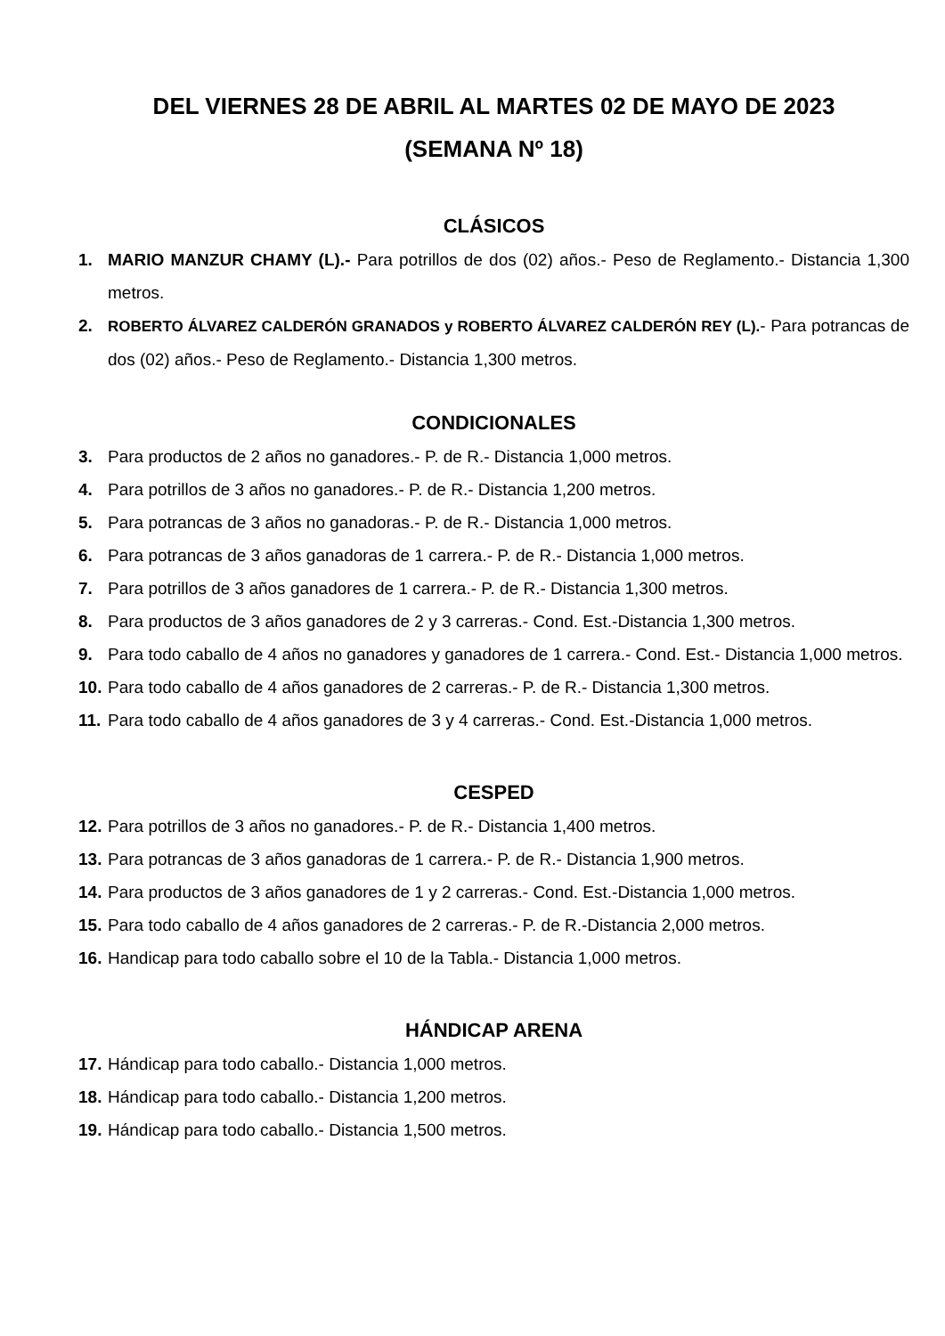DEL VIERNES 28 DE ABRIL AL MARTES 02 DE MAYO DE 2023
(SEMANA Nº 18)
CLÁSICOS
1. MARIO MANZUR CHAMY (L).- Para potrillos de dos (02) años.- Peso de Reglamento.- Distancia 1,300 metros.
2. ROBERTO ÁLVAREZ CALDERÓN GRANADOS y ROBERTO ÁLVAREZ CALDERÓN REY (L).- Para potrancas de dos (02) años.- Peso de Reglamento.- Distancia 1,300 metros.
CONDICIONALES
3. Para productos de 2 años no ganadores.- P. de R.- Distancia 1,000 metros.
4. Para potrillos de 3 años no ganadores.- P. de R.- Distancia 1,200 metros.
5. Para potrancas de 3 años no ganadoras.- P. de R.- Distancia 1,000 metros.
6. Para potrancas de 3 años ganadoras de 1 carrera.- P. de R.- Distancia 1,000 metros.
7. Para potrillos de 3 años ganadores de 1 carrera.- P. de R.- Distancia 1,300 metros.
8. Para productos de 3 años ganadores de 2 y 3 carreras.- Cond. Est.-Distancia 1,300 metros.
9. Para todo caballo de 4 años no ganadores y ganadores de 1 carrera.- Cond. Est.- Distancia 1,000 metros.
10. Para todo caballo de 4 años ganadores de 2 carreras.- P. de R.- Distancia 1,300 metros.
11. Para todo caballo de 4 años ganadores de 3 y 4 carreras.- Cond. Est.-Distancia 1,000 metros.
CESPED
12. Para potrillos de 3 años no ganadores.- P. de R.- Distancia 1,400 metros.
13. Para potrancas de 3 años ganadoras de 1 carrera.- P. de R.- Distancia 1,900 metros.
14. Para productos de 3 años ganadores de 1 y 2 carreras.- Cond. Est.-Distancia 1,000 metros.
15. Para todo caballo de 4 años ganadores de 2 carreras.- P. de R.-Distancia 2,000 metros.
16. Handicap para todo caballo sobre el 10 de la Tabla.- Distancia 1,000 metros.
HÁNDICAP ARENA
17. Hándicap para todo caballo.- Distancia 1,000 metros.
18. Hándicap para todo caballo.- Distancia 1,200 metros.
19. Hándicap para todo caballo.- Distancia 1,500 metros.